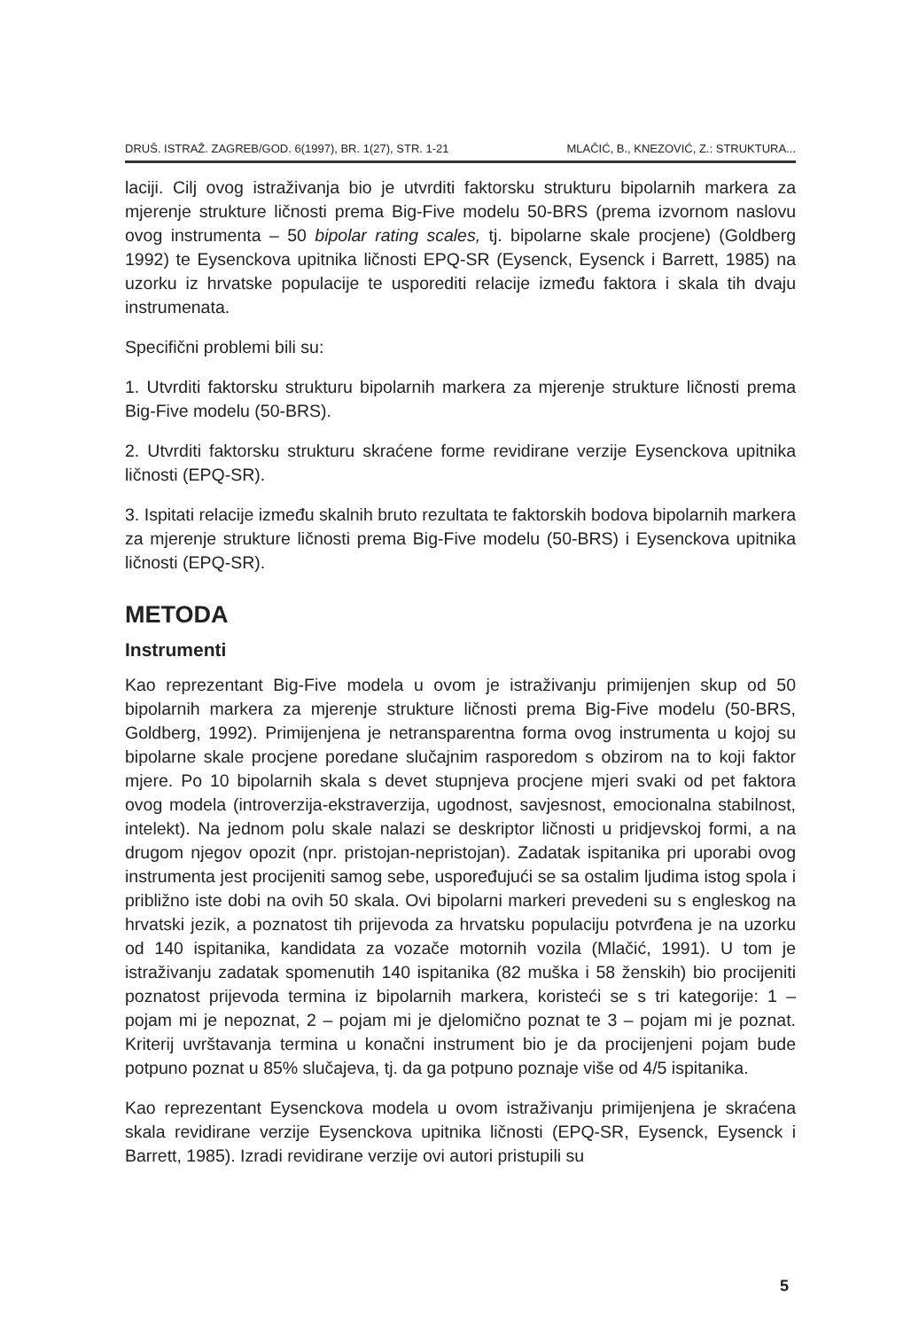DRUŠ. ISTRAŽ. ZAGREB/GOD. 6(1997), BR. 1(27), STR. 1-21 MLAČIĆ, B., KNEZOVIĆ, Z.: STRUKTURA...
laciji. Cilj ovog istraživanja bio je utvrditi faktorsku strukturu bipolarnih markera za mjerenje strukture ličnosti prema Big-Five modelu 50-BRS (prema izvornom naslovu ovog instrumenta – 50 bipolar rating scales, tj. bipolarne skale procjene) (Goldberg 1992) te Eysenckova upitnika ličnosti EPQ-SR (Eysenck, Eysenck i Barrett, 1985) na uzorku iz hrvatske populacije te usporediti relacije između faktora i skala tih dvaju instrumenata.
Specifični problemi bili su:
1. Utvrditi faktorsku strukturu bipolarnih markera za mjerenje strukture ličnosti prema Big-Five modelu (50-BRS).
2. Utvrditi faktorsku strukturu skraćene forme revidirane verzije Eysenckova upitnika ličnosti (EPQ-SR).
3. Ispitati relacije između skalnih bruto rezultata te faktorskih bodova bipolarnih markera za mjerenje strukture ličnosti prema Big-Five modelu (50-BRS) i Eysenckova upitnika ličnosti (EPQ-SR).
METODA
Instrumenti
Kao reprezentant Big-Five modela u ovom je istraživanju primijenjen skup od 50 bipolarnih markera za mjerenje strukture ličnosti prema Big-Five modelu (50-BRS, Goldberg, 1992). Primijenjena je netransparentna forma ovog instrumenta u kojoj su bipolarne skale procjene poredane slučajnim rasporedom s obzirom na to koji faktor mjere. Po 10 bipolarnih skala s devet stupnjeva procjene mjeri svaki od pet faktora ovog modela (introverzija-ekstraverzija, ugodnost, savjesnost, emocionalna stabilnost, intelekt). Na jednom polu skale nalazi se deskriptor ličnosti u pridjevskoj formi, a na drugom njegov opozit (npr. pristojan-nepristojan). Zadatak ispitanika pri uporabi ovog instrumenta jest procijeniti samog sebe, uspoređujući se sa ostalim ljudima istog spola i približno iste dobi na ovih 50 skala. Ovi bipolarni markeri prevedeni su s engleskog na hrvatski jezik, a poznatost tih prijevoda za hrvatsku populaciju potvrđena je na uzorku od 140 ispitanika, kandidata za vozače motornih vozila (Mlačić, 1991). U tom je istraživanju zadatak spomenutih 140 ispitanika (82 muška i 58 ženskih) bio procijeniti poznatost prijevoda termina iz bipolarnih markera, koristeći se s tri kategorije: 1 – pojam mi je nepoznat, 2 – pojam mi je djelomično poznat te 3 – pojam mi je poznat. Kriterij uvrštavanja termina u konačni instrument bio je da procijenjeni pojam bude potpuno poznat u 85% slučajeva, tj. da ga potpuno poznaje više od 4/5 ispitanika.
Kao reprezentant Eysenckova modela u ovom istraživanju primijenjena je skraćena skala revidirane verzije Eysenckova upitnika ličnosti (EPQ-SR, Eysenck, Eysenck i Barrett, 1985). Izradi revidirane verzije ovi autori pristupili su
5